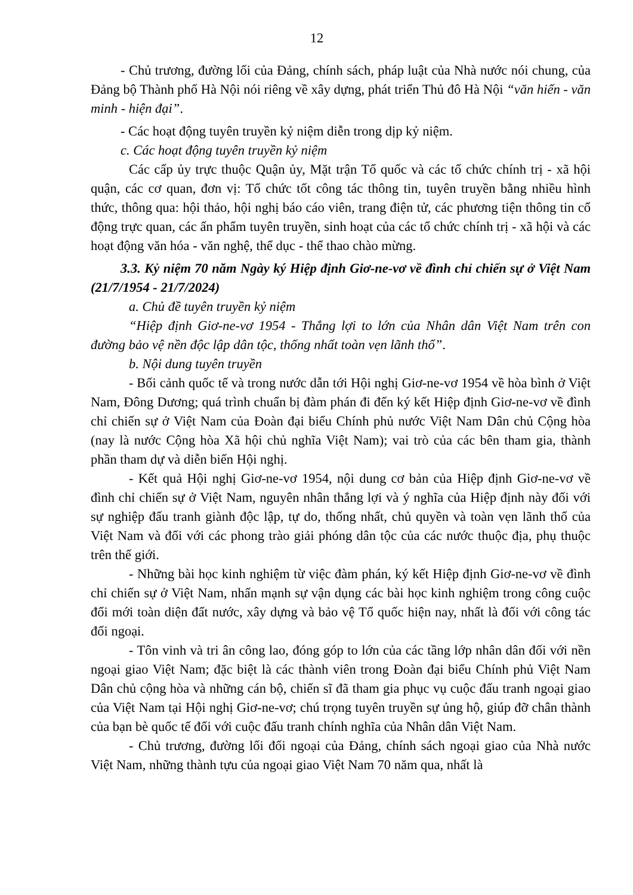12
- Chủ trương, đường lối của Đảng, chính sách, pháp luật của Nhà nước nói chung, của Đảng bộ Thành phố Hà Nội nói riêng về xây dựng, phát triển Thủ đô Hà Nội “văn hiến - văn minh - hiện đại”.
- Các hoạt động tuyên truyền kỷ niệm diễn trong dịp kỷ niệm.
c. Các hoạt động tuyên truyền kỷ niệm
Các cấp ủy trực thuộc Quận ủy, Mặt trận Tổ quốc và các tổ chức chính trị - xã hội quận, các cơ quan, đơn vị: Tổ chức tốt công tác thông tin, tuyên truyền bằng nhiều hình thức, thông qua: hội thảo, hội nghị báo cáo viên, trang điện tử, các phương tiện thông tin cổ động trực quan, các ấn phẩm tuyên truyền, sinh hoạt của các tổ chức chính trị - xã hội và các hoạt động văn hóa - văn nghệ, thể dục - thể thao chào mừng.
3.3. Kỷ niệm 70 năm Ngày ký Hiệp định Giơ-ne-vơ về đình chỉ chiến sự ở Việt Nam (21/7/1954 - 21/7/2024)
a. Chủ đề tuyên truyền kỷ niệm
“Hiệp định Giơ-ne-vơ 1954 - Thắng lợi to lớn của Nhân dân Việt Nam trên con đường bảo vệ nền độc lập dân tộc, thống nhất toàn vẹn lãnh thổ”.
b. Nội dung tuyên truyền
- Bối cảnh quốc tế và trong nước dẫn tới Hội nghị Giơ-ne-vơ 1954 về hòa bình ở Việt Nam, Đông Dương; quá trình chuẩn bị đàm phán đi đến ký kết Hiệp định Giơ-ne-vơ về đình chỉ chiến sự ở Việt Nam của Đoàn đại biểu Chính phủ nước Việt Nam Dân chủ Cộng hòa (nay là nước Cộng hòa Xã hội chủ nghĩa Việt Nam); vai trò của các bên tham gia, thành phần tham dự và diễn biến Hội nghị.
- Kết quả Hội nghị Giơ-ne-vơ 1954, nội dung cơ bản của Hiệp định Giơ-ne-vơ về đình chỉ chiến sự ở Việt Nam, nguyên nhân thắng lợi và ý nghĩa của Hiệp định này đối với sự nghiệp đấu tranh giành độc lập, tự do, thống nhất, chủ quyền và toàn vẹn lãnh thổ của Việt Nam và đối với các phong trào giải phóng dân tộc của các nước thuộc địa, phụ thuộc trên thế giới.
- Những bài học kinh nghiệm từ việc đàm phán, ký kết Hiệp định Giơ-ne-vơ về đình chỉ chiến sự ở Việt Nam, nhấn mạnh sự vận dụng các bài học kinh nghiệm trong công cuộc đổi mới toàn diện đất nước, xây dựng và bảo vệ Tổ quốc hiện nay, nhất là đối với công tác đối ngoại.
- Tôn vinh và tri ân công lao, đóng góp to lớn của các tầng lớp nhân dân đối với nền ngoại giao Việt Nam; đặc biệt là các thành viên trong Đoàn đại biểu Chính phủ Việt Nam Dân chủ cộng hòa và những cán bộ, chiến sĩ đã tham gia phục vụ cuộc đấu tranh ngoại giao của Việt Nam tại Hội nghị Giơ-ne-vơ; chú trọng tuyên truyền sự ủng hộ, giúp đỡ chân thành của bạn bè quốc tế đối với cuộc đấu tranh chính nghĩa của Nhân dân Việt Nam.
- Chủ trương, đường lối đối ngoại của Đảng, chính sách ngoại giao của Nhà nước Việt Nam, những thành tựu của ngoại giao Việt Nam 70 năm qua, nhất là